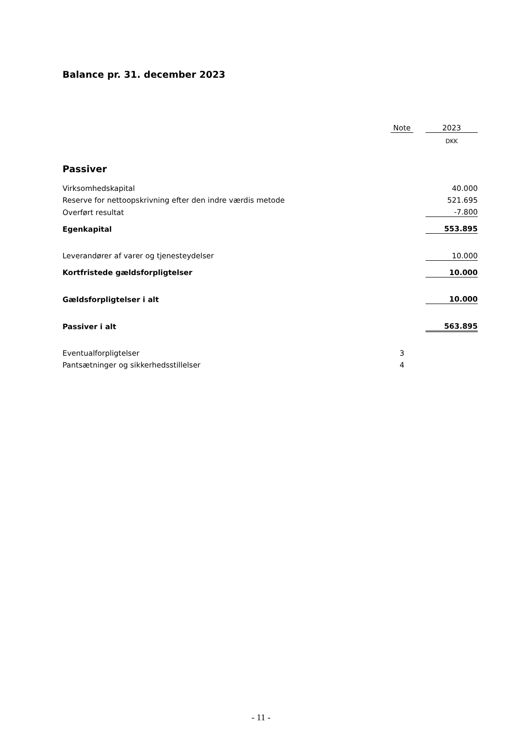Balance pr. 31. december 2023
| | Note | | 2023 |
| | | | DKK |
| Passiver | | | |
| Virksomhedskapital | | | 40.000 |
| Reserve for nettoopskrivning efter den indre værdis metode | | | 521.695 |
| Overført resultat | | | -7.800 |
| Egenkapital | | | 553.895 |
| Leverandører af varer og tjenesteydelser | | | 10.000 |
| Kortfristede gældsforpligtelser | | | 10.000 |
| Gældsforpligtelser i alt | | | 10.000 |
| Passiver i alt | | | 563.895 |
| Eventualforpligtelser | 3 | | |
| Pantsætninger og sikkerhedsstillelser | 4 | | |
- 11 -